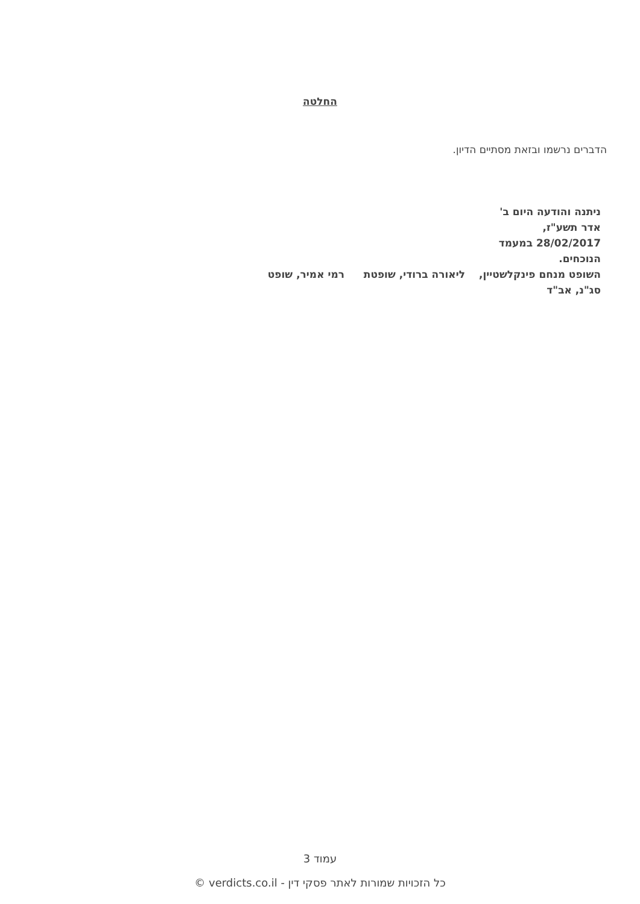החלטה
הדברים נרשמו ובזאת מסתיים הדיון.
ניתנה והודעה היום ב'
אדר תשע"ז,
28/02/2017 במעמד
הנוכחים.
השופט מנחם פינקלשטיין, ליאורה ברודי, שופטת רמי אמיר, שופט
סג"נ, אב"ד
עמוד 3
כל הזכויות שמורות לאתר פסקי דין - verdicts.co.il ©